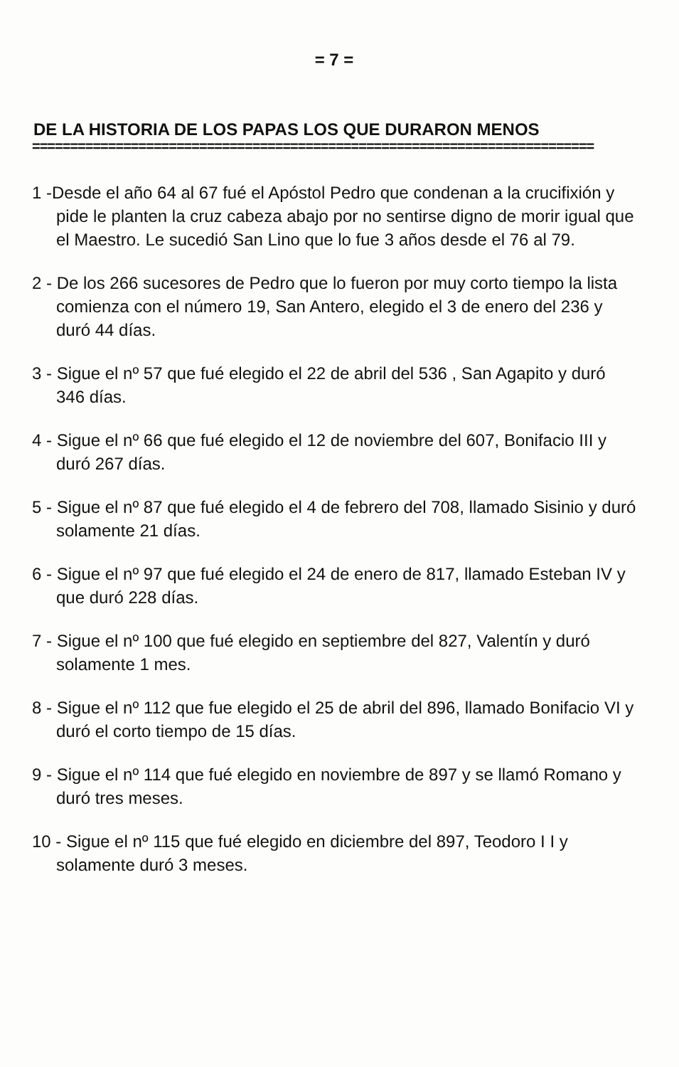= 7 =
DE LA HISTORIA DE LOS PAPAS LOS QUE DURARON MENOS
==========================================================================
1 -Desde el año 64 al 67 fué el Apóstol Pedro que condenan a la crucifixión y pide le planten la cruz cabeza abajo por no sentirse digno de morir igual que el Maestro. Le sucedió San Lino que lo fue 3 años desde el 76 al 79.
2 - De los 266 sucesores de Pedro que lo fueron por muy corto tiempo la lista comienza con el número 19, San Antero, elegido el 3 de enero del 236 y duró 44 días.
3 - Sigue el nº 57 que fué elegido el 22 de abril del 536 , San Agapito y duró 346 días.
4 - Sigue el nº 66 que fué elegido el 12 de noviembre del 607, Bonifacio III y duró 267 días.
5 - Sigue el nº 87 que fué elegido el 4 de febrero del 708, llamado Sisinio y duró solamente 21 días.
6 - Sigue el nº 97 que fué elegido el 24 de enero de 817, llamado Esteban IV y que duró 228 días.
7 - Sigue el nº 100 que fué elegido en septiembre del 827, Valentín y duró solamente 1 mes.
8 - Sigue el nº 112 que fue elegido el 25 de abril del 896, llamado Bonifacio VI y duró el corto tiempo de 15 días.
9 - Sigue el nº 114 que fué elegido en noviembre de 897 y se llamó Romano y duró tres meses.
10 - Sigue el nº 115 que fué elegido en diciembre del 897, Teodoro I I y solamente duró 3 meses.